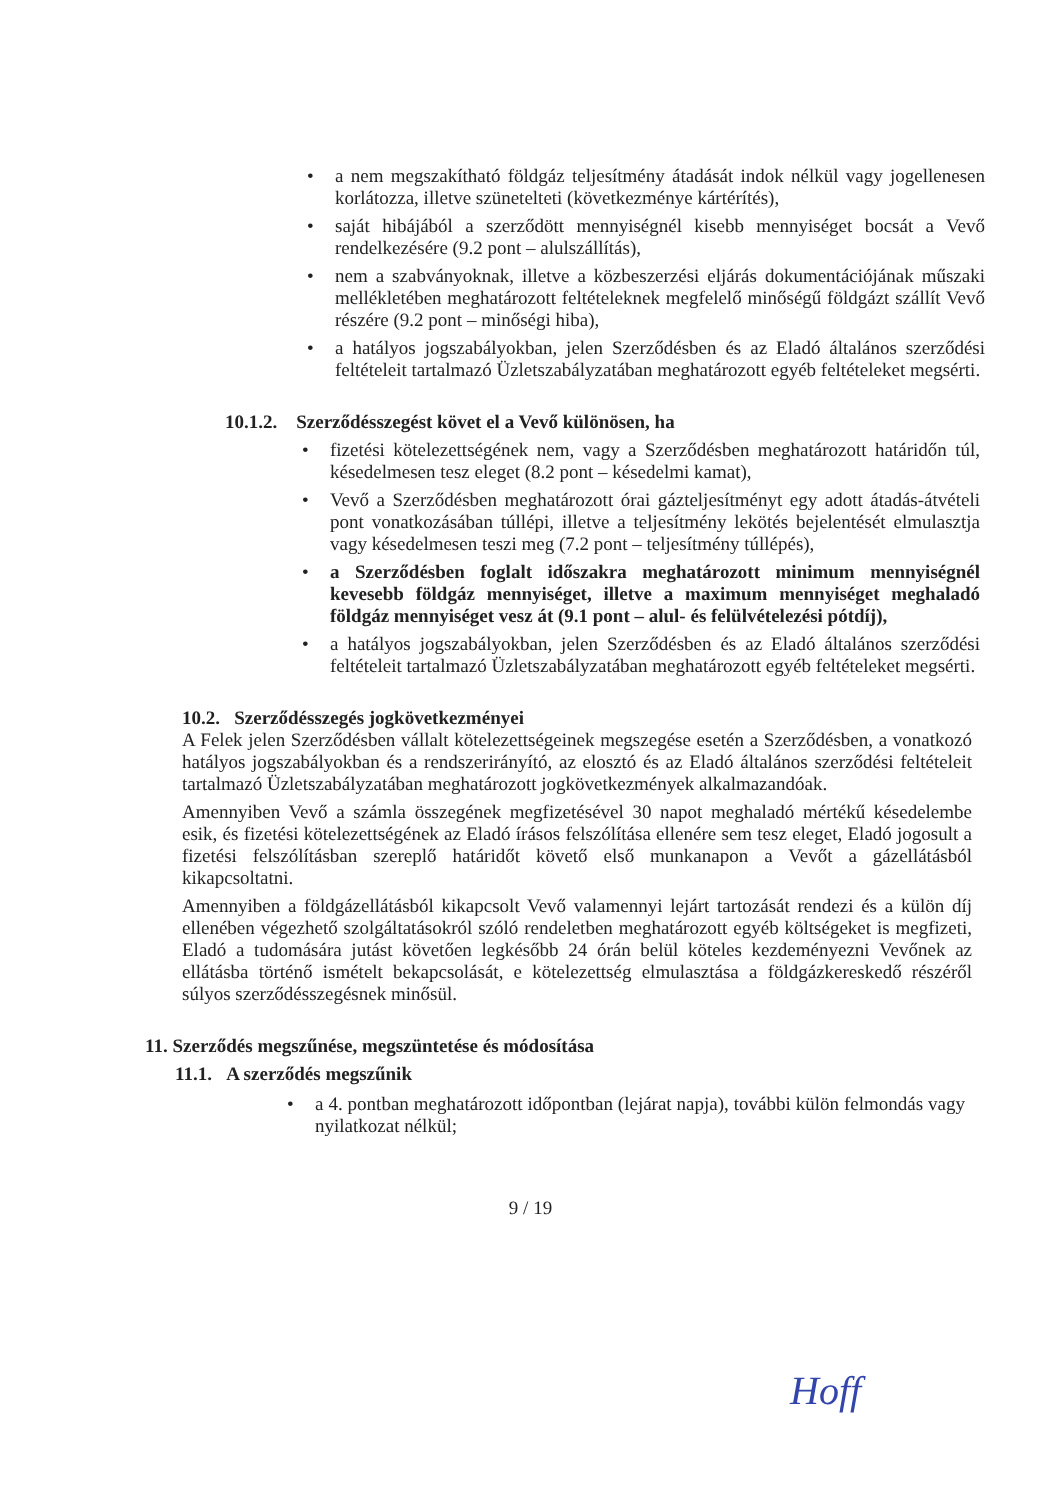• a nem megszakítható földgáz teljesítmény átadását indok nélkül vagy jogellenesen korlátozza, illetve szünetelteti (következménye kártérítés),
• saját hibájából a szerződött mennyiségnél kisebb mennyiséget bocsát a Vevő rendelkezésére (9.2 pont – alulszállítás),
• nem a szabványoknak, illetve a közbeszerzési eljárás dokumentációjának műszaki mellékletében meghatározott feltételeknek megfelelő minőségű földgázt szállít Vevő részére (9.2 pont – minőségi hiba),
• a hatályos jogszabályokban, jelen Szerződésben és az Eladó általános szerződési feltételeit tartalmazó Üzletszabályzatában meghatározott egyéb feltételeket megsérti.
10.1.2. Szerződésszegést követ el a Vevő különösen, ha
• fizetési kötelezettségének nem, vagy a Szerződésben meghatározott határidőn túl, késedelmesen tesz eleget (8.2 pont – késedelmi kamat),
• Vevő a Szerződésben meghatározott órai gázteljesítményt egy adott átadás-átvételi pont vonatkozásában túllépi, illetve a teljesítmény lekötés bejelentését elmulasztja vagy késedelmesen teszi meg (7.2 pont – teljesítmény túllépés),
• a Szerződésben foglalt időszakra meghatározott minimum mennyiségnél kevesebb földgáz mennyiséget, illetve a maximum mennyiséget meghaladó földgáz mennyiséget vesz át (9.1 pont – alul- és felülvételezési pótdíj),
• a hatályos jogszabályokban, jelen Szerződésben és az Eladó általános szerződési feltételeit tartalmazó Üzletszabályzatában meghatározott egyéb feltételeket megsérti.
10.2. Szerződésszegés jogkövetkezményei
A Felek jelen Szerződésben vállalt kötelezettségeinek megszegése esetén a Szerződésben, a vonatkozó hatályos jogszabályokban és a rendszerirányító, az elosztó és az Eladó általános szerződési feltételeit tartalmazó Üzletszabályzatában meghatározott jogkövetkezmények alkalmazandóak.
Amennyiben Vevő a számla összegének megfizetésével 30 napot meghaladó mértékű késedelembe esik, és fizetési kötelezettségének az Eladó írásos felszólítása ellenére sem tesz eleget, Eladó jogosult a fizetési felszólításban szereplő határidőt követő első munkanapon a Vevőt a gázellátásból kikapcsoltatni.
Amennyiben a földgázellátásból kikapcsolt Vevő valamennyi lejárt tartozását rendezi és a külön díj ellenében végezhető szolgáltatásokról szóló rendeletben meghatározott egyéb költségeket is megfizeti, Eladó a tudomására jutást követően legkésőbb 24 órán belül köteles kezdeményezni Vevőnek az ellátásba történő ismételt bekapcsolását, e kötelezettség elmulasztása a földgázkereskedő részéről súlyos szerződésszegésnek minősül.
11. Szerződés megszűnése, megszüntetése és módosítása
11.1. A szerződés megszűnik
• a 4. pontban meghatározott időpontban (lejárat napja), további külön felmondás vagy nyilatkozat nélkül;
9 / 19
Hoff